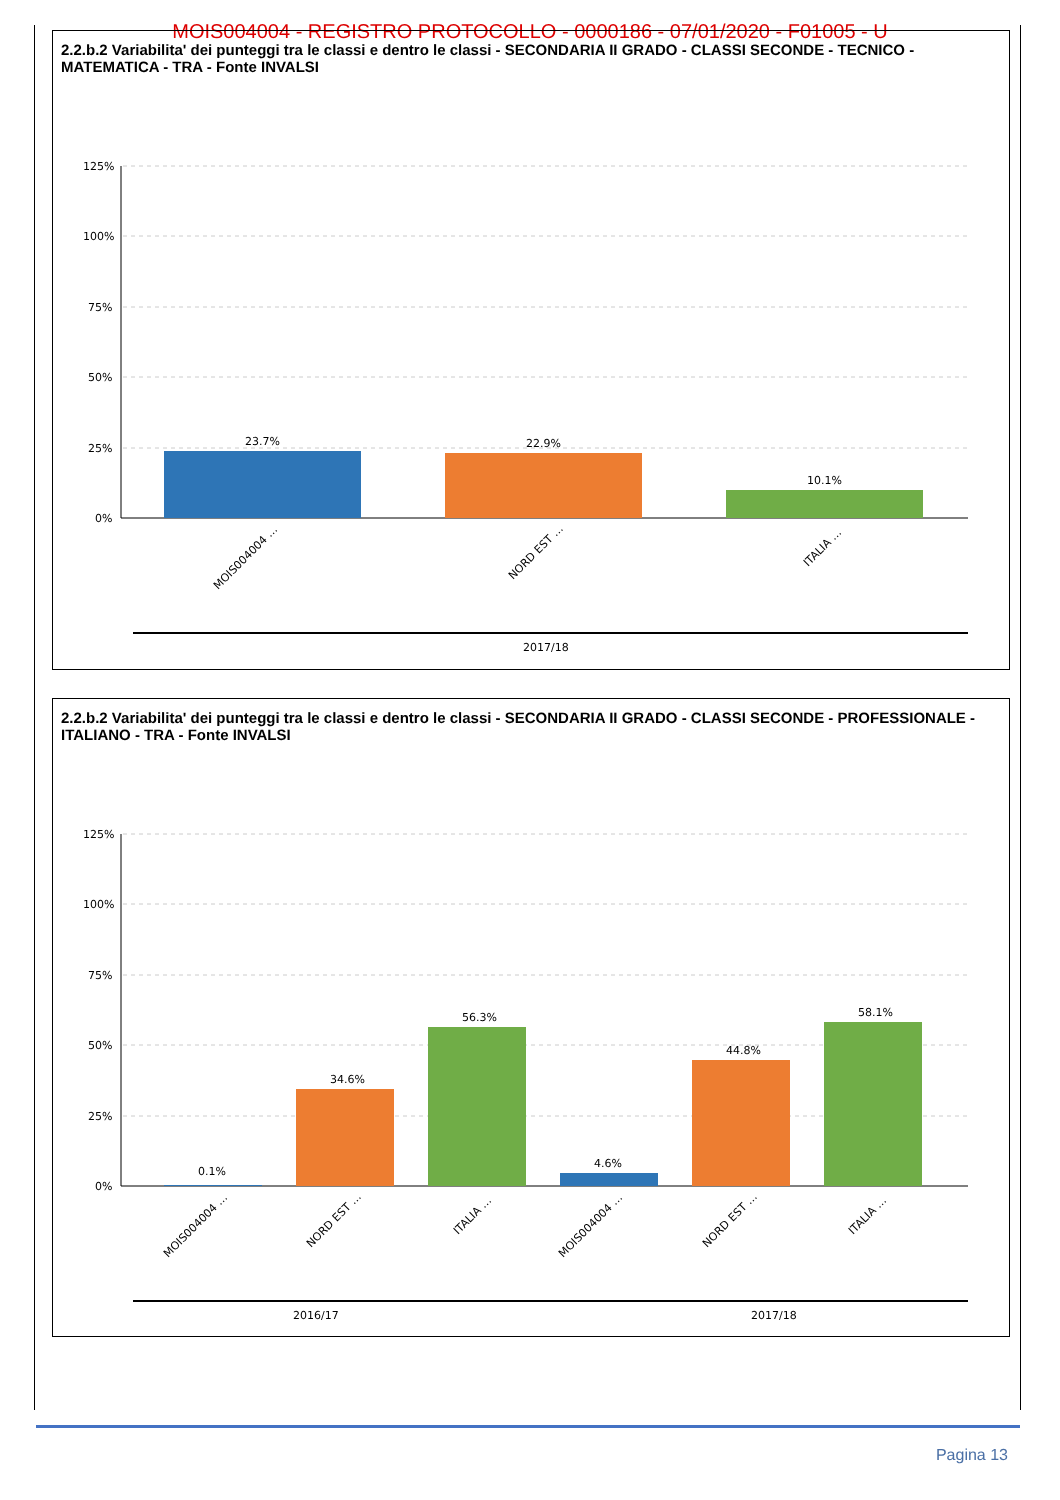MOIS004004 - REGISTRO PROTOCOLLO - 0000186 - 07/01/2020 - F01005 - U
2.2.b.2 Variabilita' dei punteggi tra le classi e dentro le classi - SECONDARIA II GRADO - CLASSI SECONDE - TECNICO - MATEMATICA - TRA - Fonte INVALSI
125%
100%
75%
50%
25%
0%
23.7%
22.9%
10.1%
MOIS004004 …
NORD EST …
ITALIA …
2017/18
2.2.b.2 Variabilita' dei punteggi tra le classi e dentro le classi - SECONDARIA II GRADO - CLASSI SECONDE - PROFESSIONALE - ITALIANO - TRA - Fonte INVALSI
125%
100%
75%
50%
25%
0%
0.1%
34.6%
56.3%
4.6%
44.8%
58.1%
MOIS004004 …
NORD EST …
ITALIA …
MOIS004004 …
NORD EST …
ITALIA …
2016/17
2017/18
Pagina 13